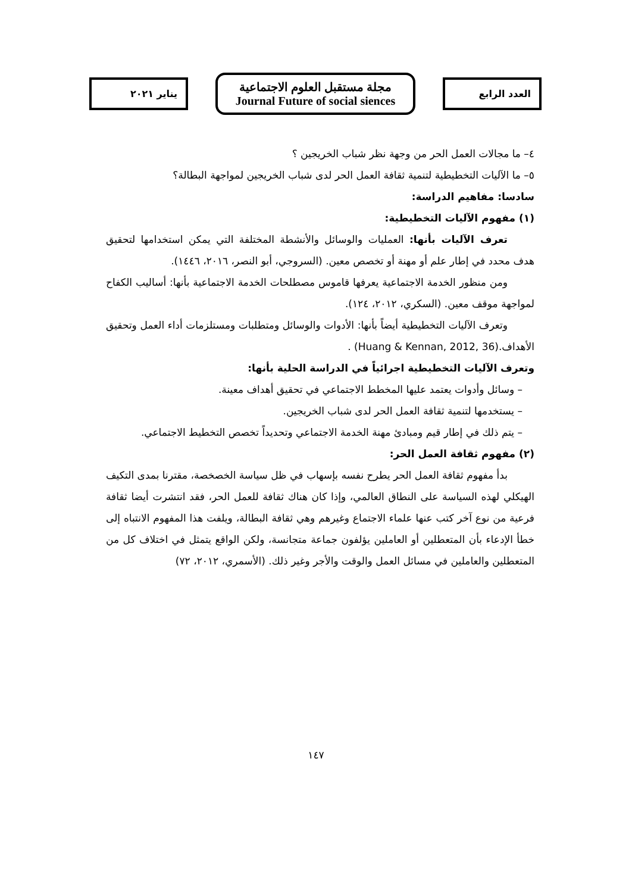العدد الرابع
مجلة مستقبل العلوم الاجتماعية
Journal Future of social siences
يناير ٢٠٢١
٤– ما مجالات العمل الحر من وجهة نظر شباب الخريجين ؟
٥– ما الآليات التخطيطية لتنمية ثقافة العمل الحر لدى شباب الخريجين لمواجهة البطالة؟
سادسا: مفاهيم الدراسة:
(١) مفهوم الآليات التخطيطية:
تعرف الآليات بأنها: العمليات والوسائل والأنشطة المختلفة التي يمكن استخدامها لتحقيق هدف محدد في إطار علم أو مهنة أو تخصص معين. (السروجي، أبو النصر، ٢٠١٦، ١٤٤٦).
ومن منظور الخدمة الاجتماعية يعرفها قاموس مصطلحات الخدمة الاجتماعية بأنها: أساليب الكفاح لمواجهة موقف معين. (السكري، ٢٠١٢، ١٢٤).
وتعرف الآليات التخطيطية أيضاً بأنها: الأدوات والوسائل ومتطلبات ومستلزمات أداء العمل وتحقيق الأهداف.(Huang & Kennan, 2012, 36) .
وتعرف الآليات التخطيطية اجرائياً في الدراسة الحلية بأنها:
– وسائل وأدوات يعتمد عليها المخطط الاجتماعي في تحقيق أهداف معينة.
– يستخدمها لتنمية ثقافة العمل الحر لدى شباب الخريجين.
– يتم ذلك في إطار قيم ومبادئ مهنة الخدمة الاجتماعي وتحديداً تخصص التخطيط الاجتماعي.
(٢) مفهوم ثقافة العمل الحر:
بدأ مفهوم ثقافة العمل الحر يطرح نفسه بإسهاب في ظل سياسة الخصخصة، مقترنا بمدى التكيف الهيكلي لهذه السياسة على النطاق العالمي، وإذا كان هناك ثقافة للعمل الحر، فقد انتشرت أيضا ثقافة فرعية من نوع آخر كتب عنها علماء الاجتماع وغيرهم وهي ثقافة البطالة، ويلفت هذا المفهوم الانتباه إلى خطأ الإدعاء بأن المتعطلين أو العاملين يؤلفون جماعة متجانسة، ولكن الواقع يتمثل في اختلاف كل من المتعطلين والعاملين في مسائل العمل والوقت والأجر وغير ذلك. (الأسمري، ٢٠١٢، ٧٢)
١٤٧